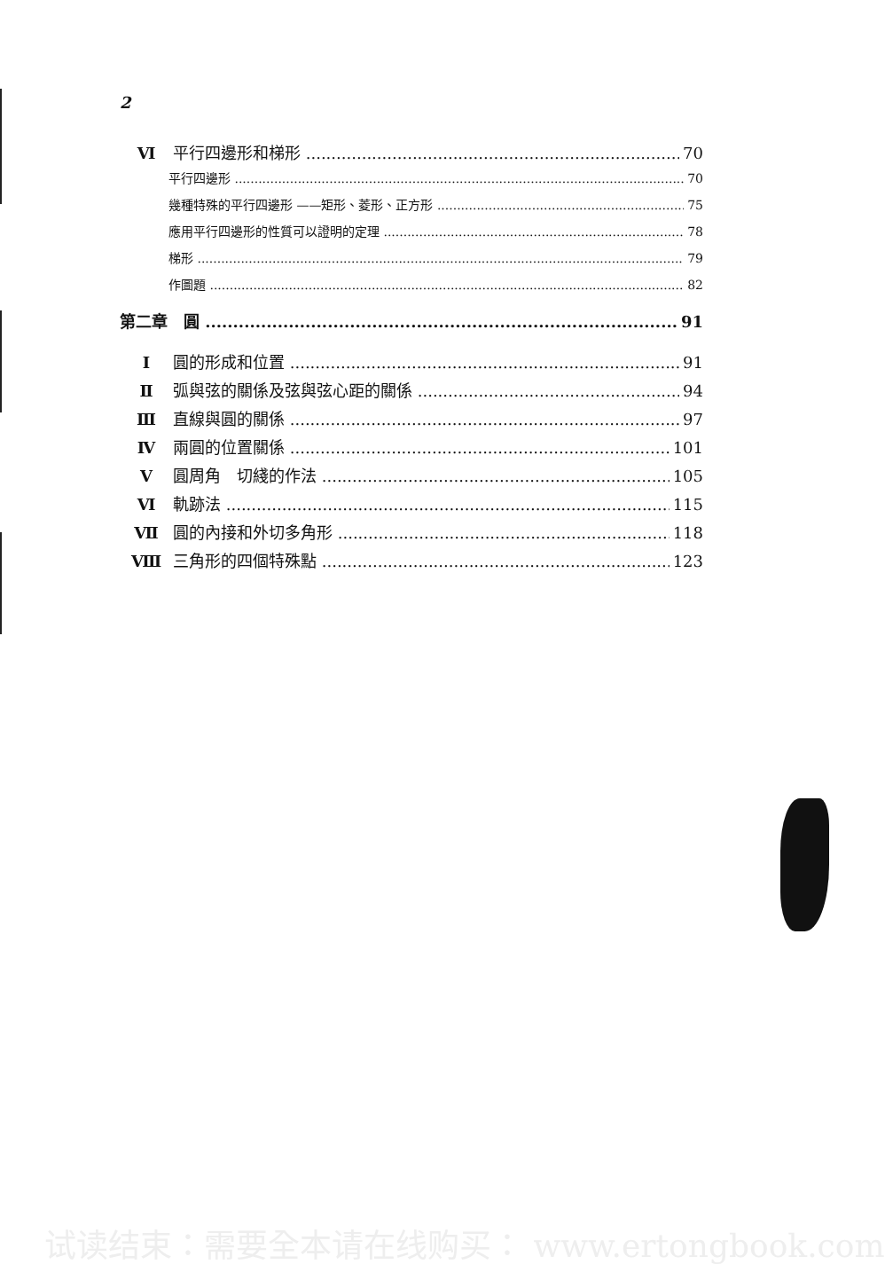2
Ⅵ 平行四邊形和梯形 70
平行四邊形 70
幾種特殊的平行四邊形 ——矩形、菱形、正方形 75
應用平行四邊形的性質可以證明的定理 78
梯形 79
作圖題 82
第二章　圓 91
Ⅰ 圓的形成和位置 91
Ⅱ 弧與弦的關係及弦與弦心距的關係 94
Ⅲ 直線與圓的關係 97
Ⅳ 兩圓的位置關係 101
Ⅴ 圓周角　切綫的作法 105
Ⅵ 軌跡法 115
Ⅶ 圓的內接和外切多角形 118
Ⅷ 三角形的四個特殊點 123
试读结束：需要全本请在线购买： www.ertongbook.com